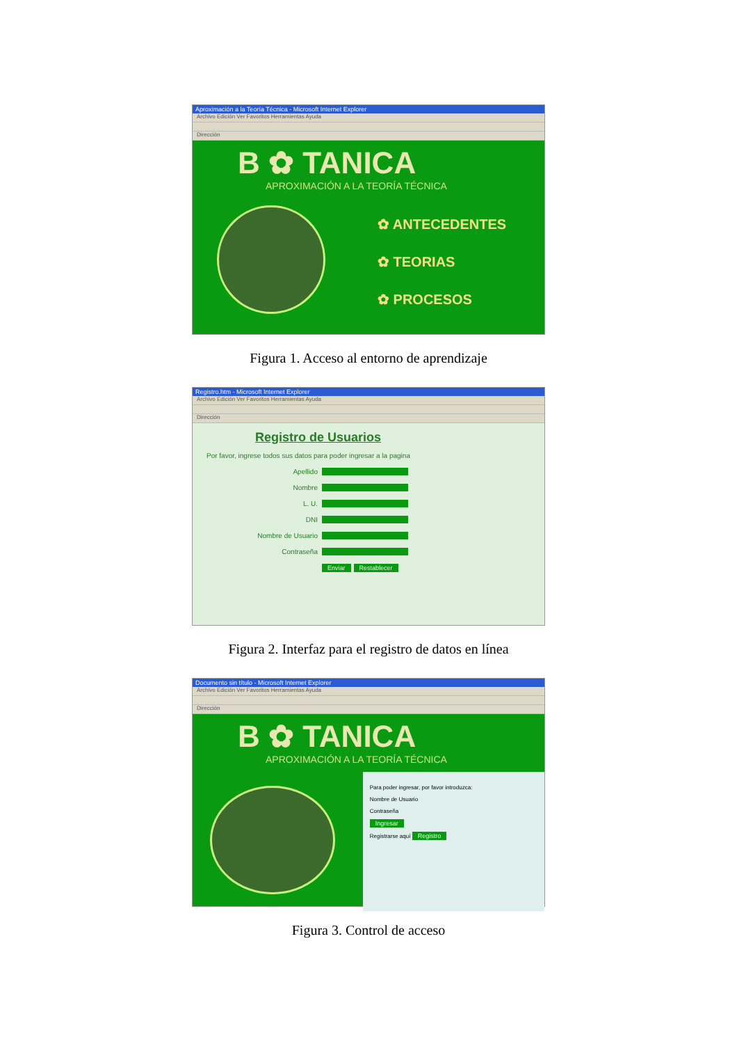Aproximación a la Teoría Técnica - Microsoft Internet Explorer
Archivo Edición Ver Favoritos Herramientas Ayuda
Dirección
B ✿ TANICA
APROXIMACIÓN A LA TEORÍA TÉCNICA
✿ ANTECEDENTES
✿ TEORIAS
✿ PROCESOS
Figura 1. Acceso al entorno de aprendizaje
Registro.htm - Microsoft Internet Explorer
Archivo Edición Ver Favoritos Herramientas Ayuda
Dirección
Registro de Usuarios
Por favor, ingrese todos sus datos para poder ingresar a la pagina
Apellido
Nombre
L. U.
DNI
Nombre de Usuario
Contraseña
Enviar Restablecer
Figura 2. Interfaz para el registro de datos en línea
Documento sin título - Microsoft Internet Explorer
Archivo Edición Ver Favoritos Herramientas Ayuda
Dirección
B ✿ TANICA
APROXIMACIÓN A LA TEORÍA TÉCNICA
Para poder ingresar, por favor introduzca:
Nombre de Usuario
Contraseña
Ingresar
Registrarse aquí Registro
Figura 3. Control de acceso